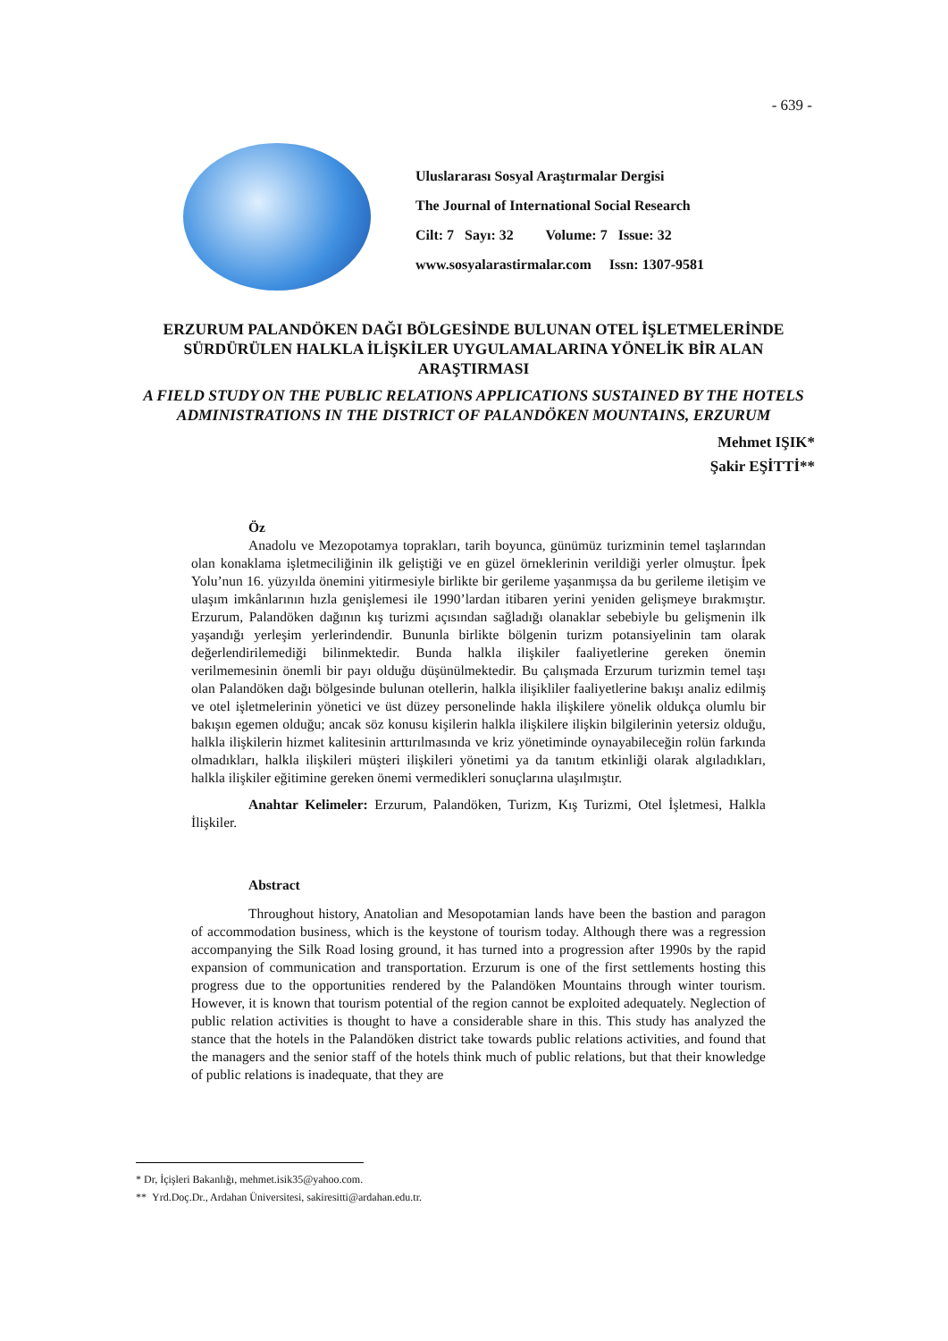- 639 -
Uluslararası Sosyal Araştırmalar Dergisi
The Journal of International Social Research
Cilt: 7 Sayı: 32 Volume: 7 Issue: 32
www.sosyalarastirmalar.com Issn: 1307-9581
ERZURUM PALANDÖKEN DAĞI BÖLGESİNDE BULUNAN OTEL İŞLETMELERİNDE SÜRDÜRÜLEN HALKLA İLİŞKİLER UYGULAMALARINA YÖNELİK BİR ALAN ARAŞTIRMASI
A FIELD STUDY ON THE PUBLIC RELATIONS APPLICATIONS SUSTAINED BY THE HOTELS ADMINISTRATIONS IN THE DISTRICT OF PALANDÖKEN MOUNTAINS, ERZURUM
Mehmet IŞIK*
Şakir EŞİTTİ**
Öz
Anadolu ve Mezopotamya toprakları, tarih boyunca, günümüz turizminin temel taşlarından olan konaklama işletmeciliğinin ilk geliştiği ve en güzel örneklerinin verildiği yerler olmuştur. İpek Yolu’nun 16. yüzyılda önemini yitirmesiyle birlikte bir gerileme yaşanmışsa da bu gerileme iletişim ve ulaşım imkânlarının hızla genişlemesi ile 1990’lardan itibaren yerini yeniden gelişmeye bırakmıştır. Erzurum, Palandöken dağının kış turizmi açısından sağladığı olanaklar sebebiyle bu gelişmenin ilk yaşandığı yerleşim yerlerindendir. Bununla birlikte bölgenin turizm potansiyelinin tam olarak değerlendirilemediği bilinmektedir. Bunda halkla ilişkiler faaliyetlerine gereken önemin verilmemesinin önemli bir payı olduğu düşünülmektedir. Bu çalışmada Erzurum turizmin temel taşı olan Palandöken dağı bölgesinde bulunan otellerin, halkla ilişikliler faaliyetlerine bakışı analiz edilmiş ve otel işletmelerinin yönetici ve üst düzey personelinde hakla ilişkilere yönelik oldukça olumlu bir bakışın egemen olduğu; ancak söz konusu kişilerin halkla ilişkilere ilişkin bilgilerinin yetersiz olduğu, halkla ilişkilerin hizmet kalitesinin arttırılmasında ve kriz yönetiminde oynayabileceğin rolün farkında olmadıkları, halkla ilişkileri müşteri ilişkileri yönetimi ya da tanıtım etkinliği olarak algıladıkları, halkla ilişkiler eğitimine gereken önemi vermedikleri sonuçlarına ulaşılmıştır.
Anahtar Kelimeler: Erzurum, Palandöken, Turizm, Kış Turizmi, Otel İşletmesi, Halkla İlişkiler.
Abstract
Throughout history, Anatolian and Mesopotamian lands have been the bastion and paragon of accommodation business, which is the keystone of tourism today. Although there was a regression accompanying the Silk Road losing ground, it has turned into a progression after 1990s by the rapid expansion of communication and transportation. Erzurum is one of the first settlements hosting this progress due to the opportunities rendered by the Palandöken Mountains through winter tourism. However, it is known that tourism potential of the region cannot be exploited adequately. Neglection of public relation activities is thought to have a considerable share in this. This study has analyzed the stance that the hotels in the Palandöken district take towards public relations activities, and found that the managers and the senior staff of the hotels think much of public relations, but that their knowledge of public relations is inadequate, that they are
* Dr, İçişleri Bakanlığı, mehmet.isik35@yahoo.com.
** Yrd.Doç.Dr., Ardahan Üniversitesi, sakiresitti@ardahan.edu.tr.